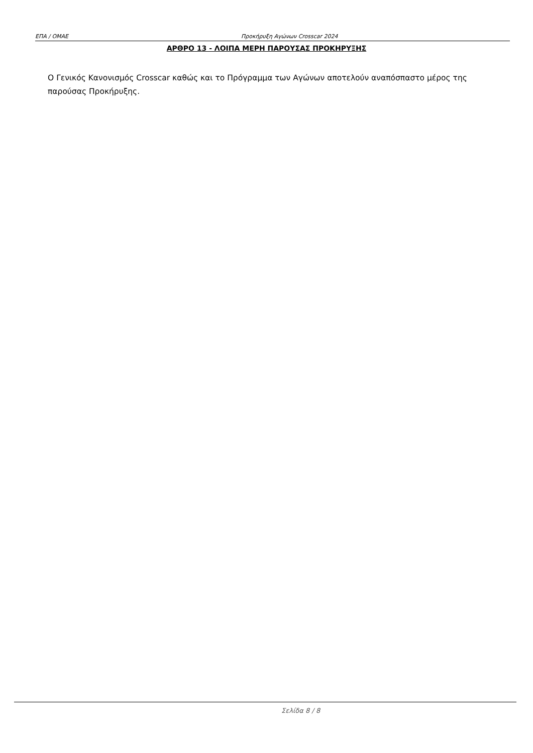ΕΠΑ / ΟΜΑΕ Προκήρυξη Αγώνων Crosscar 2024
ΑΡΘΡΟ 13 - ΛΟΙΠΑ ΜΕΡΗ ΠΑΡΟΥΣΑΣ ΠΡΟΚΗΡΥΞΗΣ
Ο Γενικός Κανονισμός Crosscar καθώς και το Πρόγραμμα των Αγώνων αποτελούν αναπόσπαστο μέρος της παρούσας Προκήρυξης.
Σελίδα 8 / 8